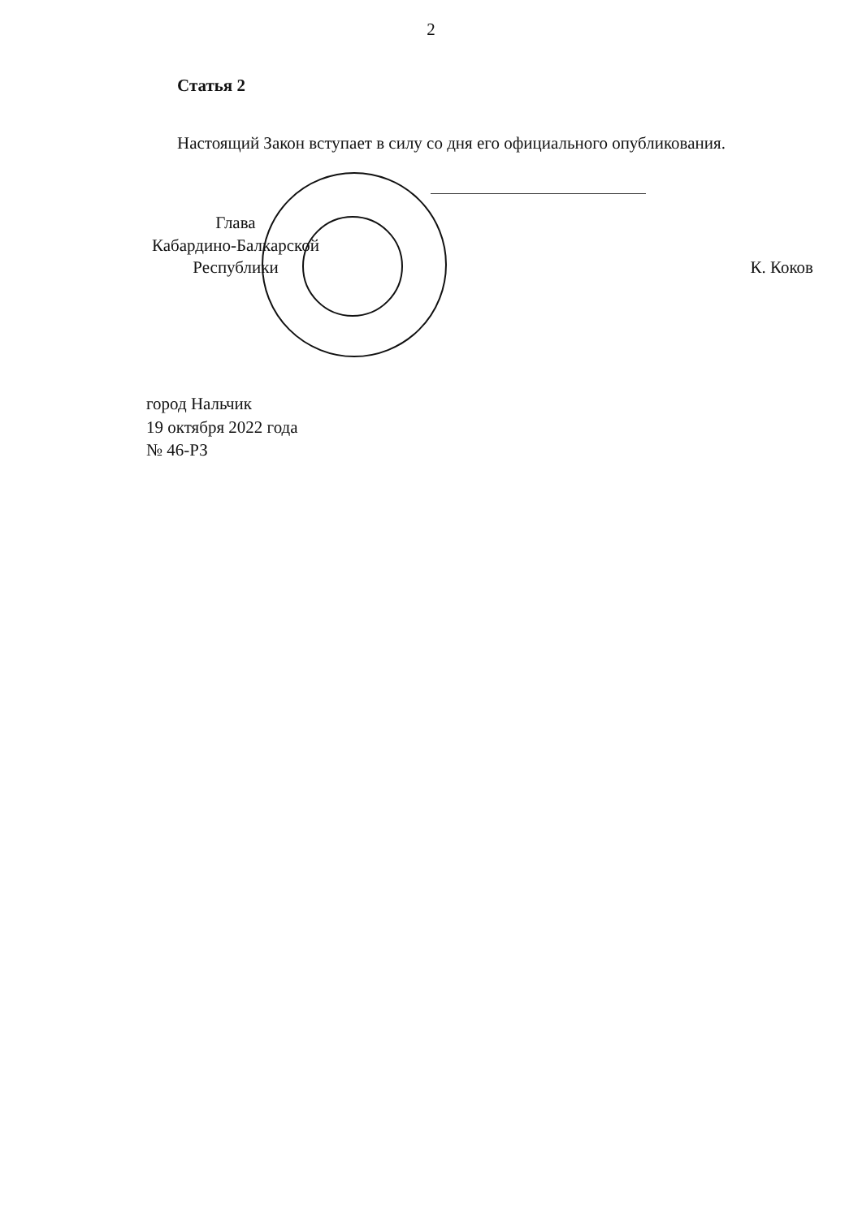2
Статья 2
Настоящий Закон вступает в силу со дня его официального опубликования.
Глава
Кабардино-Балкарской
Республики
К. Коков
город Нальчик
19 октября 2022 года
№ 46-РЗ